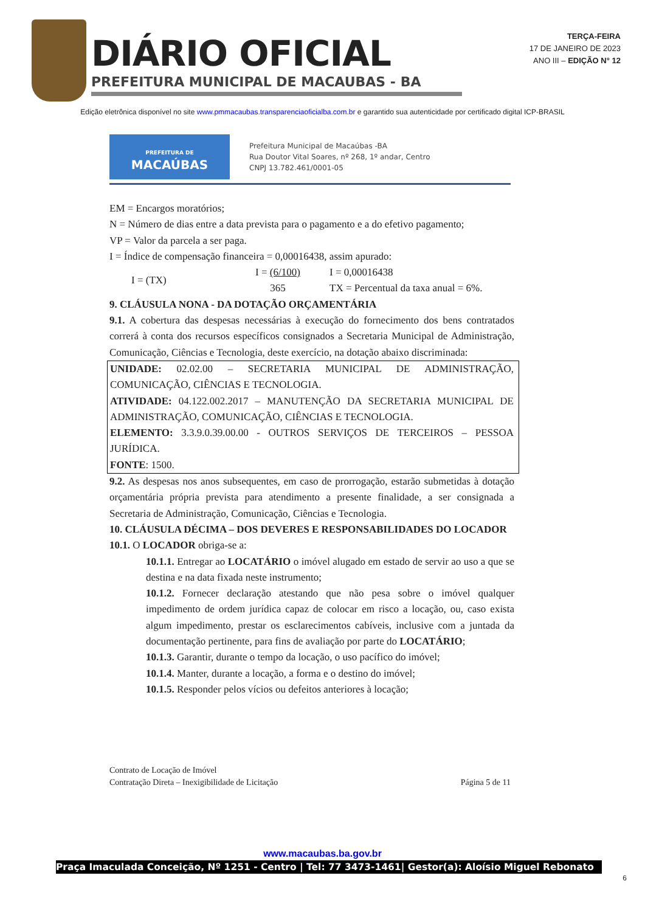DIÁRIO OFICIAL
PREFEITURA MUNICIPAL DE MACAUBAS - BA
TERÇA-FEIRA
17 DE JANEIRO DE 2023
ANO III – EDIÇÃO N° 12
Edição eletrônica disponível no site www.pmmacaubas.transparenciaoficialba.com.br e garantido sua autenticidade por certificado digital ICP-BRASIL
PREFEITURA DE
MACAÚBAS
Prefeitura Municipal de Macaúbas -BA
Rua Doutor Vital Soares, nº 268, 1º andar, Centro
CNPJ 13.782.461/0001-05
EM = Encargos moratórios;
N = Número de dias entre a data prevista para o pagamento e a do efetivo pagamento;
VP = Valor da parcela a ser paga.
I = Índice de compensação financeira = 0,00016438, assim apurado:
I = (TX)
I = (6/100)
365
I = 0,00016438
TX = Percentual da taxa anual = 6%.
9. CLÁUSULA NONA - DA DOTAÇÃO ORÇAMENTÁRIA
9.1. A cobertura das despesas necessárias à execução do fornecimento dos bens contratados correrá à conta dos recursos específicos consignados a Secretaria Municipal de Administração, Comunicação, Ciências e Tecnologia, deste exercício, na dotação abaixo discriminada:
UNIDADE: 02.02.00 – SECRETARIA MUNICIPAL DE ADMINISTRAÇÃO, COMUNICAÇÃO, CIÊNCIAS E TECNOLOGIA.
ATIVIDADE: 04.122.002.2017 – MANUTENÇÃO DA SECRETARIA MUNICIPAL DE ADMINISTRAÇÃO, COMUNICAÇÃO, CIÊNCIAS E TECNOLOGIA.
ELEMENTO: 3.3.9.0.39.00.00 - OUTROS SERVIÇOS DE TERCEIROS – PESSOA JURÍDICA.
FONTE: 1500.
9.2. As despesas nos anos subsequentes, em caso de prorrogação, estarão submetidas à dotação orçamentária própria prevista para atendimento a presente finalidade, a ser consignada a Secretaria de Administração, Comunicação, Ciências e Tecnologia.
10. CLÁUSULA DÉCIMA – DOS DEVERES E RESPONSABILIDADES DO LOCADOR
10.1. O LOCADOR obriga-se a:
10.1.1. Entregar ao LOCATÁRIO o imóvel alugado em estado de servir ao uso a que se destina e na data fixada neste instrumento;
10.1.2. Fornecer declaração atestando que não pesa sobre o imóvel qualquer impedimento de ordem jurídica capaz de colocar em risco a locação, ou, caso exista algum impedimento, prestar os esclarecimentos cabíveis, inclusive com a juntada da documentação pertinente, para fins de avaliação por parte do LOCATÁRIO;
10.1.3. Garantir, durante o tempo da locação, o uso pacífico do imóvel;
10.1.4. Manter, durante a locação, a forma e o destino do imóvel;
10.1.5. Responder pelos vícios ou defeitos anteriores à locação;
Contrato de Locação de Imóvel
Contratação Direta – Inexigibilidade de Licitação
Página 5 de 11
www.macaubas.ba.gov.br
Praça Imaculada Conceição, Nº 1251 - Centro | Tel: 77 3473-1461| Gestor(a): Aloísio Miguel Rebonato
6